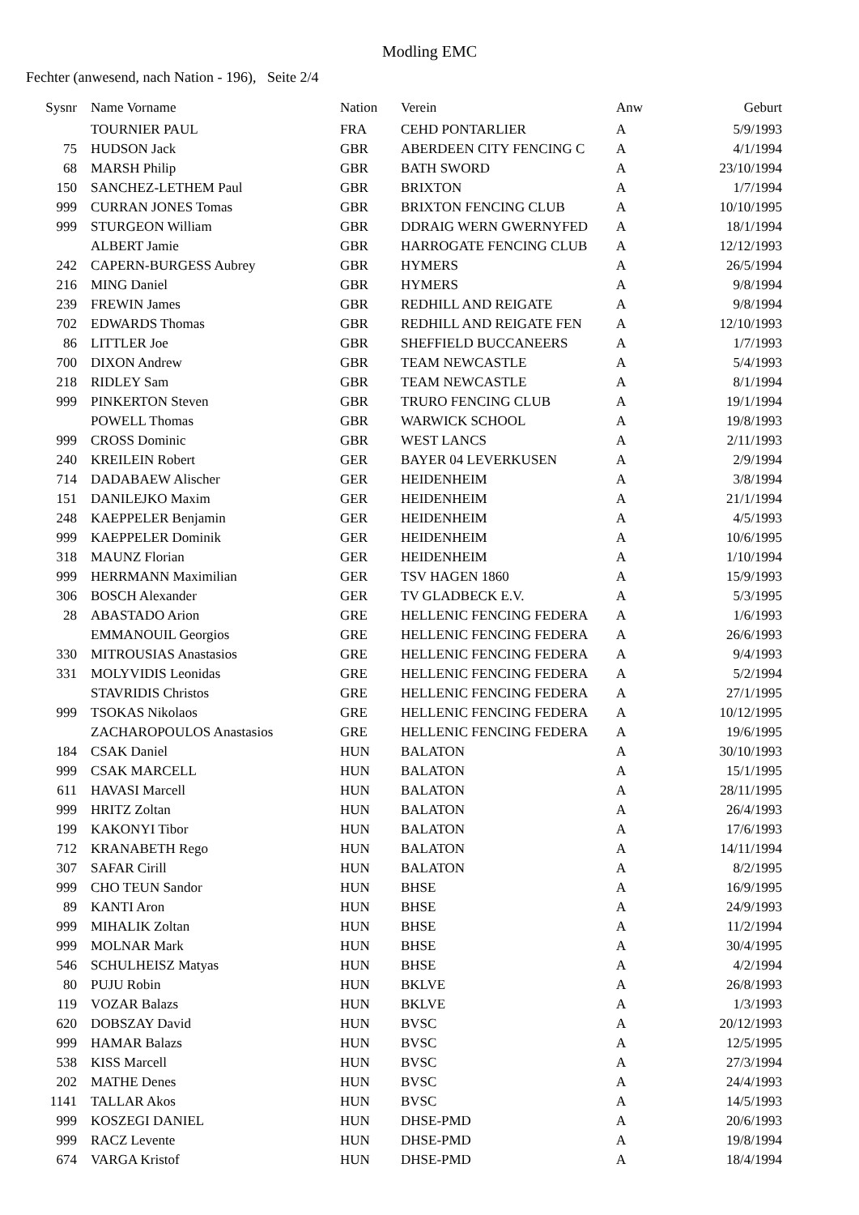Modling EMC
Fechter (anwesend, nach Nation - 196), Seite 2/4
| Sysnr | Name Vorname | Nation | Verein | Anw | Geburt |
| --- | --- | --- | --- | --- | --- |
| | TOURNIER PAUL | FRA | CEHD PONTARLIER | A | 5/9/1993 |
| 75 | HUDSON Jack | GBR | ABERDEEN CITY FENCING C | A | 4/1/1994 |
| 68 | MARSH Philip | GBR | BATH SWORD | A | 23/10/1994 |
| 150 | SANCHEZ-LETHEM Paul | GBR | BRIXTON | A | 1/7/1994 |
| 999 | CURRAN JONES Tomas | GBR | BRIXTON FENCING CLUB | A | 10/10/1995 |
| 999 | STURGEON William | GBR | DDRAIG WERN GWERNYFED | A | 18/1/1994 |
| | ALBERT Jamie | GBR | HARROGATE FENCING CLUB | A | 12/12/1993 |
| 242 | CAPERN-BURGESS Aubrey | GBR | HYMERS | A | 26/5/1994 |
| 216 | MING Daniel | GBR | HYMERS | A | 9/8/1994 |
| 239 | FREWIN James | GBR | REDHILL AND REIGATE | A | 9/8/1994 |
| 702 | EDWARDS Thomas | GBR | REDHILL AND REIGATE FEN | A | 12/10/1993 |
| 86 | LITTLER Joe | GBR | SHEFFIELD BUCCANEERS | A | 1/7/1993 |
| 700 | DIXON Andrew | GBR | TEAM NEWCASTLE | A | 5/4/1993 |
| 218 | RIDLEY Sam | GBR | TEAM NEWCASTLE | A | 8/1/1994 |
| 999 | PINKERTON Steven | GBR | TRURO FENCING CLUB | A | 19/1/1994 |
| | POWELL Thomas | GBR | WARWICK SCHOOL | A | 19/8/1993 |
| 999 | CROSS Dominic | GBR | WEST LANCS | A | 2/11/1993 |
| 240 | KREILEIN Robert | GER | BAYER 04 LEVERKUSEN | A | 2/9/1994 |
| 714 | DADABAEW Alischer | GER | HEIDENHEIM | A | 3/8/1994 |
| 151 | DANILEJKO Maxim | GER | HEIDENHEIM | A | 21/1/1994 |
| 248 | KAEPPELER Benjamin | GER | HEIDENHEIM | A | 4/5/1993 |
| 999 | KAEPPELER Dominik | GER | HEIDENHEIM | A | 10/6/1995 |
| 318 | MAUNZ Florian | GER | HEIDENHEIM | A | 1/10/1994 |
| 999 | HERRMANN Maximilian | GER | TSV HAGEN 1860 | A | 15/9/1993 |
| 306 | BOSCH Alexander | GER | TV GLADBECK E.V. | A | 5/3/1995 |
| 28 | ABASTADO Arion | GRE | HELLENIC FENCING FEDERA | A | 1/6/1993 |
| | EMMANOUIL Georgios | GRE | HELLENIC FENCING FEDERA | A | 26/6/1993 |
| 330 | MITROUSIAS Anastasios | GRE | HELLENIC FENCING FEDERA | A | 9/4/1993 |
| 331 | MOLYVIDIS Leonidas | GRE | HELLENIC FENCING FEDERA | A | 5/2/1994 |
| | STAVRIDIS Christos | GRE | HELLENIC FENCING FEDERA | A | 27/1/1995 |
| 999 | TSOKAS Nikolaos | GRE | HELLENIC FENCING FEDERA | A | 10/12/1995 |
| | ZACHAROPOULOS Anastasios | GRE | HELLENIC FENCING FEDERA | A | 19/6/1995 |
| 184 | CSAK Daniel | HUN | BALATON | A | 30/10/1993 |
| 999 | CSAK MARCELL | HUN | BALATON | A | 15/1/1995 |
| 611 | HAVASI Marcell | HUN | BALATON | A | 28/11/1995 |
| 999 | HRITZ Zoltan | HUN | BALATON | A | 26/4/1993 |
| 199 | KAKONYI Tibor | HUN | BALATON | A | 17/6/1993 |
| 712 | KRANABETH Rego | HUN | BALATON | A | 14/11/1994 |
| 307 | SAFAR Cirill | HUN | BALATON | A | 8/2/1995 |
| 999 | CHO TEUN Sandor | HUN | BHSE | A | 16/9/1995 |
| 89 | KANTI Aron | HUN | BHSE | A | 24/9/1993 |
| 999 | MIHALIK Zoltan | HUN | BHSE | A | 11/2/1994 |
| 999 | MOLNAR Mark | HUN | BHSE | A | 30/4/1995 |
| 546 | SCHULHEISZ Matyas | HUN | BHSE | A | 4/2/1994 |
| 80 | PUJU Robin | HUN | BKLVE | A | 26/8/1993 |
| 119 | VOZAR Balazs | HUN | BKLVE | A | 1/3/1993 |
| 620 | DOBSZAY David | HUN | BVSC | A | 20/12/1993 |
| 999 | HAMAR Balazs | HUN | BVSC | A | 12/5/1995 |
| 538 | KISS Marcell | HUN | BVSC | A | 27/3/1994 |
| 202 | MATHE Denes | HUN | BVSC | A | 24/4/1993 |
| 1141 | TALLAR Akos | HUN | BVSC | A | 14/5/1993 |
| 999 | KOSZEGI DANIEL | HUN | DHSE-PMD | A | 20/6/1993 |
| 999 | RACZ Levente | HUN | DHSE-PMD | A | 19/8/1994 |
| 674 | VARGA Kristof | HUN | DHSE-PMD | A | 18/4/1994 |